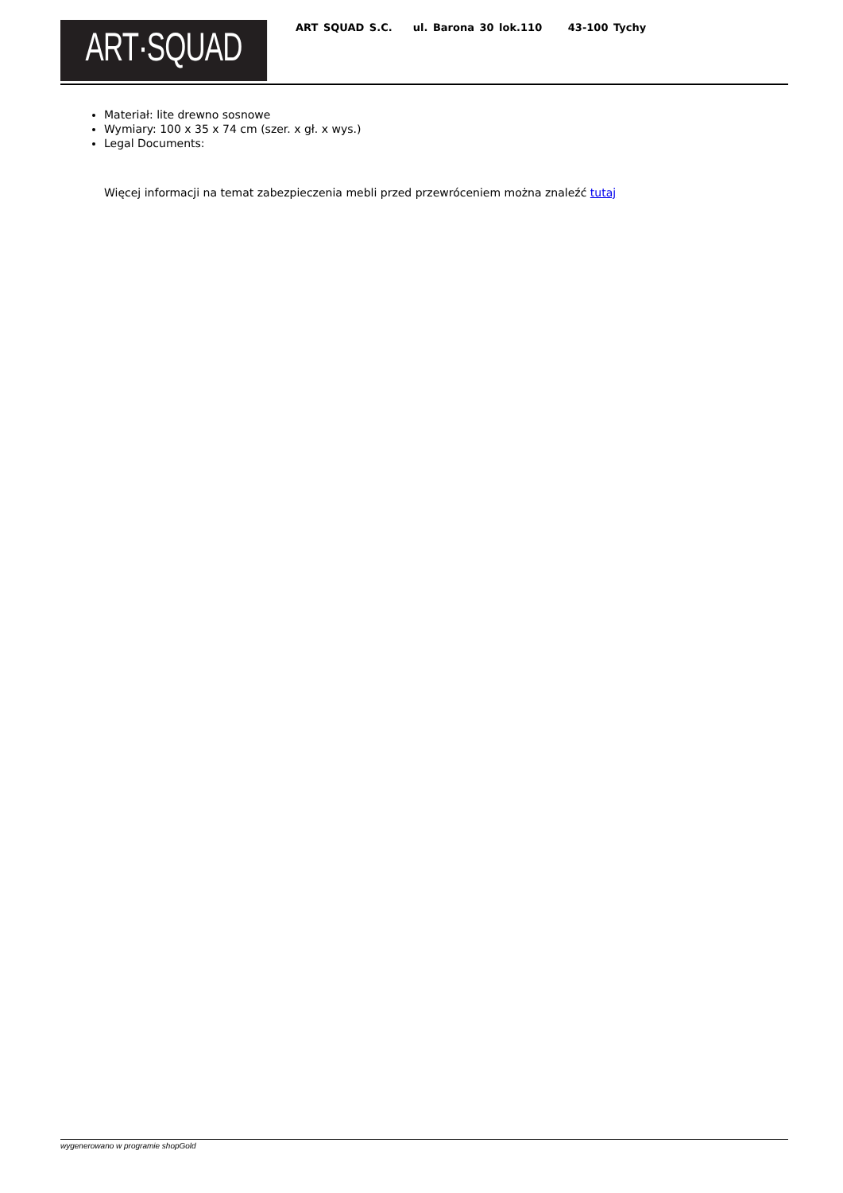ART·SQUAD
ART SQUAD S.C. ul. Barona 30 lok.110 43-100 Tychy
Materiał: lite drewno sosnowe
Wymiary: 100 x 35 x 74 cm (szer. x gł. x wys.)
Legal Documents:
Więcej informacji na temat zabezpieczenia mebli przed przewróceniem można znaleźć tutaj
wygenerowano w programie shopGold